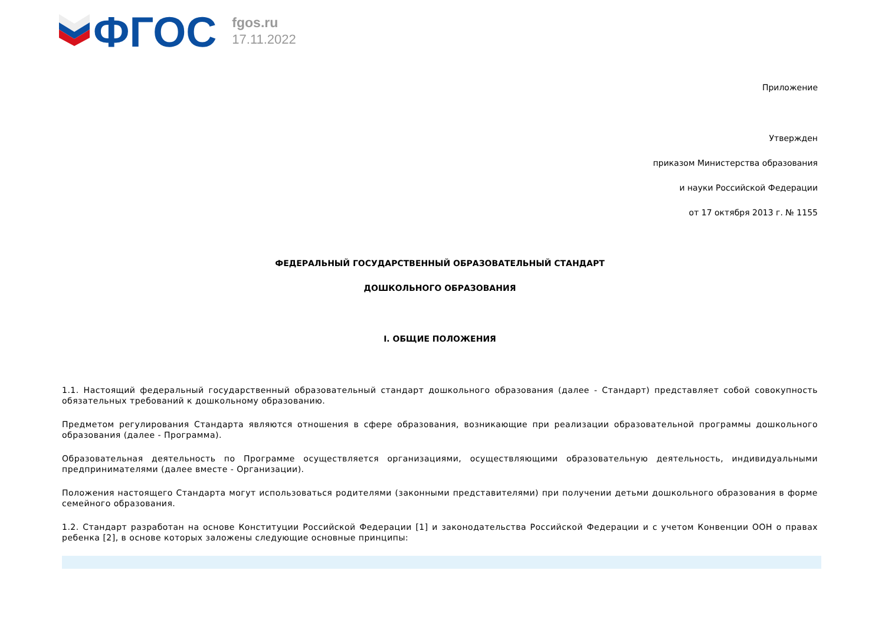ФГОС
fgos.ru
17.11.2022
Приложение
Утвержден
приказом Министерства образования
и науки Российской Федерации
от 17 октября 2013 г. № 1155
ФЕДЕРАЛЬНЫЙ ГОСУДАРСТВЕННЫЙ ОБРАЗОВАТЕЛЬНЫЙ СТАНДАРТ
ДОШКОЛЬНОГО ОБРАЗОВАНИЯ
I. ОБЩИЕ ПОЛОЖЕНИЯ
1.1. Настоящий федеральный государственный образовательный стандарт дошкольного образования (далее - Стандарт) представляет собой совокупность обязательных требований к дошкольному образованию.
Предметом регулирования Стандарта являются отношения в сфере образования, возникающие при реализации образовательной программы дошкольного образования (далее - Программа).
Образовательная деятельность по Программе осуществляется организациями, осуществляющими образовательную деятельность, индивидуальными предпринимателями (далее вместе - Организации).
Положения настоящего Стандарта могут использоваться родителями (законными представителями) при получении детьми дошкольного образования в форме семейного образования.
1.2. Стандарт разработан на основе Конституции Российской Федерации [1] и законодательства Российской Федерации и с учетом Конвенции ООН о правах ребенка [2], в основе которых заложены следующие основные принципы: